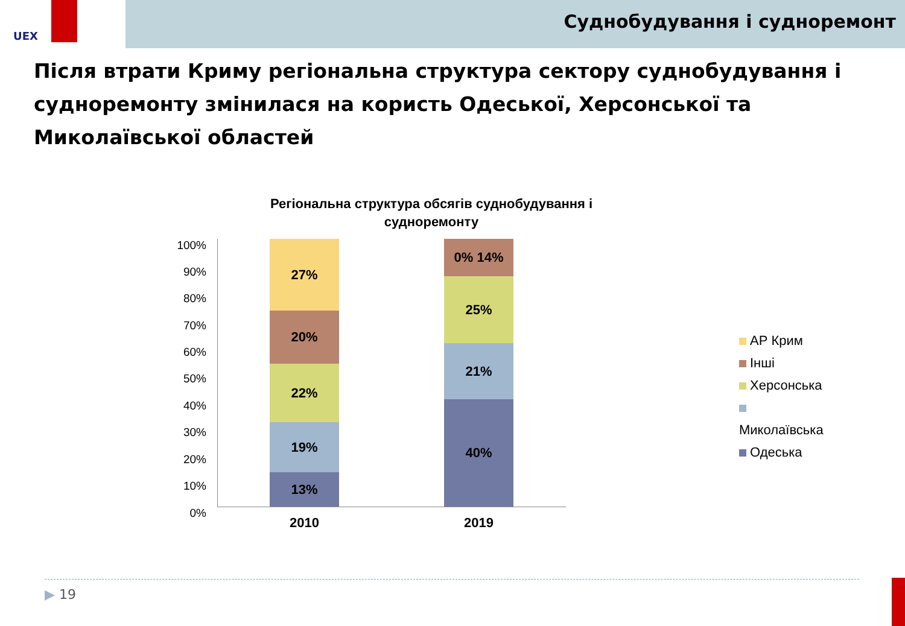UEX
Суднобудування і судноремонт
Після втрати Криму регіональна структура сектору суднобудування і судноремонту змінилася на користь Одеської, Херсонської та Миколаївської областей
Регіональна структура обсягів суднобудування і судноремонту
100%
90%
80%
70%
60%
50%
40%
30%
20%
10%
0%
27%
20%
22%
19%
13%
0% 14%
25%
21%
40%
2010 2019
АР Крим
Інші
Херсонська
Миколаївська
Одеська
▶ 19